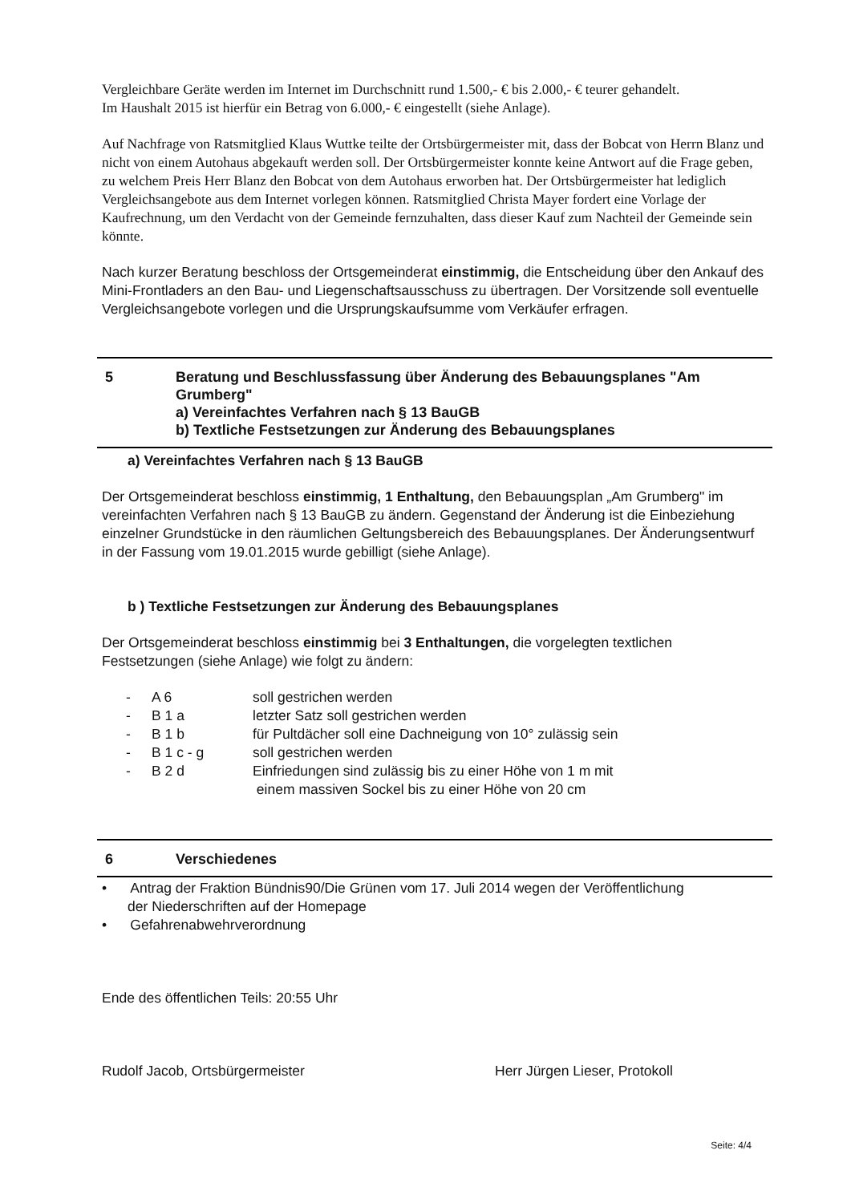Vergleichbare Geräte werden im Internet im Durchschnitt rund 1.500,- € bis 2.000,- € teurer gehandelt.
Im Haushalt 2015 ist hierfür ein Betrag von 6.000,- € eingestellt (siehe Anlage).
Auf Nachfrage von Ratsmitglied Klaus Wuttke teilte der Ortsbürgermeister mit, dass der Bobcat von Herrn Blanz und nicht von einem Autohaus abgekauft werden soll. Der Ortsbürgermeister konnte keine Antwort auf die Frage geben, zu welchem Preis Herr Blanz den Bobcat von dem Autohaus erworben hat. Der Ortsbürgermeister hat lediglich Vergleichsangebote aus dem Internet vorlegen können. Ratsmitglied Christa Mayer fordert eine Vorlage der Kaufrechnung, um den Verdacht von der Gemeinde fernzuhalten, dass dieser Kauf zum Nachteil der Gemeinde sein könnte.
Nach kurzer Beratung beschloss der Ortsgemeinderat einstimmig, die Entscheidung über den Ankauf des Mini-Frontladers an den Bau- und Liegenschaftsausschuss zu übertragen. Der Vorsitzende soll eventuelle Vergleichsangebote vorlegen und die Ursprungskaufsumme vom Verkäufer erfragen.
5 Beratung und Beschlussfassung über Änderung des Bebauungsplanes "Am Grumberg"
a) Vereinfachtes Verfahren nach § 13 BauGB
b) Textliche Festsetzungen zur Änderung des Bebauungsplanes
a) Vereinfachtes Verfahren nach § 13 BauGB
Der Ortsgemeinderat beschloss einstimmig, 1 Enthaltung, den Bebauungsplan „Am Grumberg" im vereinfachten Verfahren nach § 13 BauGB zu ändern. Gegenstand der Änderung ist die Einbeziehung einzelner Grundstücke in den räumlichen Geltungsbereich des Bebauungsplanes. Der Änderungsentwurf in der Fassung vom 19.01.2015 wurde gebilligt (siehe Anlage).
b ) Textliche Festsetzungen zur Änderung des Bebauungsplanes
Der Ortsgemeinderat beschloss einstimmig bei 3 Enthaltungen, die vorgelegten textlichen Festsetzungen (siehe Anlage) wie folgt zu ändern:
| - | A 6 | soll gestrichen werden |
| - | B 1 a | letzter Satz soll gestrichen werden |
| - | B 1 b | für Pultdächer soll eine Dachneigung von 10° zulässig sein |
| - | B 1 c - g | soll gestrichen werden |
| - | B 2 d | Einfriedungen sind zulässig bis zu einer Höhe von 1 m mit einem massiven Sockel bis zu einer Höhe von 20 cm |
6 Verschiedenes
• Antrag der Fraktion Bündnis90/Die Grünen vom 17. Juli 2014 wegen der Veröffentlichung
der Niederschriften auf der Homepage
• Gefahrenabwehrverordnung
Ende des öffentlichen Teils: 20:55 Uhr
Rudolf Jacob, Ortsbürgermeister Herr Jürgen Lieser, Protokoll
Seite: 4/4